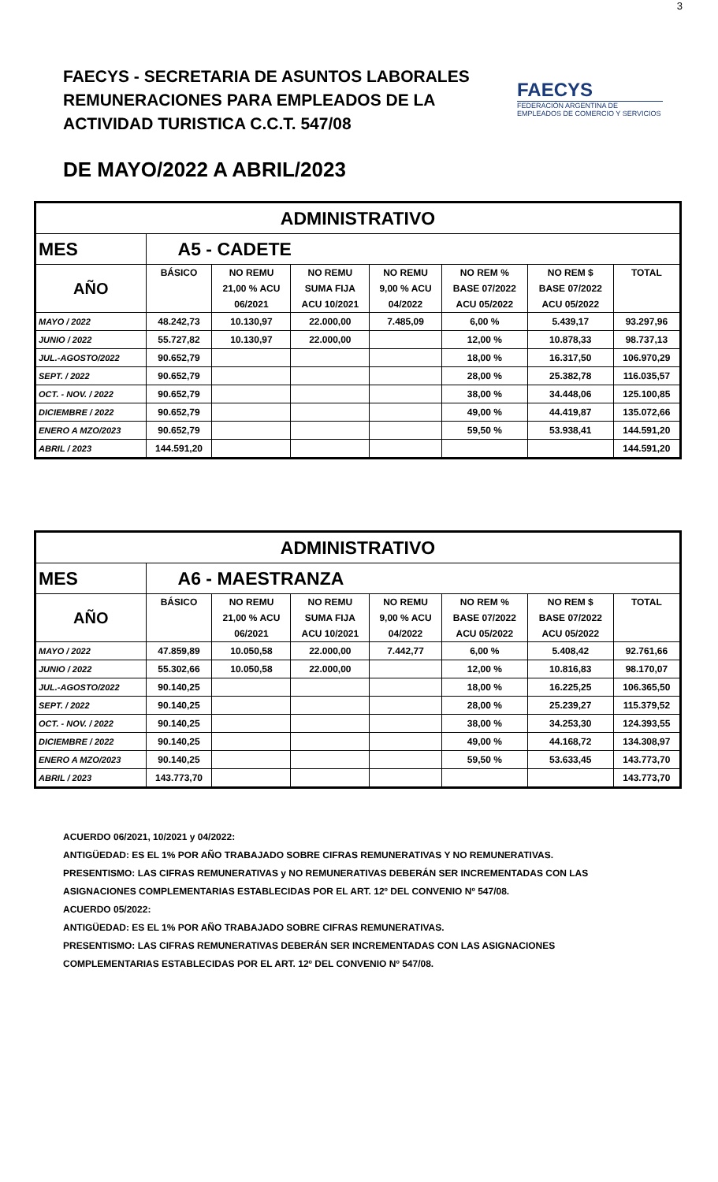3
FAECYS - SECRETARIA DE ASUNTOS LABORALES
REMUNERACIONES PARA EMPLEADOS DE LA
ACTIVIDAD TURISTICA C.C.T. 547/08
FAECYS
FEDERACIÓN ARGENTINA DE EMPLEADOS DE COMERCIO Y SERVICIOS
DE MAYO/2022 A ABRIL/2023
| ADMINISTRATIVO | | | | | | | |
| --- | --- | --- | --- | --- | --- | --- | --- |
| MES | A5 - CADETE | | | | | | |
| AÑO | BÁSICO | NO REMU | NO REMU | NO REMU | NO REM % | NO REM $ | TOTAL |
| | | 21,00 % ACU | SUMA FIJA | 9,00 % ACU | BASE 07/2022 | BASE 07/2022 | |
| | | 06/2021 | ACU 10/2021 | 04/2022 | ACU 05/2022 | ACU 05/2022 | |
| MAYO / 2022 | 48.242,73 | 10.130,97 | 22.000,00 | 7.485,09 | 6,00 % | 5.439,17 | 93.297,96 |
| JUNIO / 2022 | 55.727,82 | 10.130,97 | 22.000,00 | | 12,00 % | 10.878,33 | 98.737,13 |
| JUL.-AGOSTO/2022 | 90.652,79 | | | | 18,00 % | 16.317,50 | 106.970,29 |
| SEPT. / 2022 | 90.652,79 | | | | 28,00 % | 25.382,78 | 116.035,57 |
| OCT. - NOV. / 2022 | 90.652,79 | | | | 38,00 % | 34.448,06 | 125.100,85 |
| DICIEMBRE / 2022 | 90.652,79 | | | | 49,00 % | 44.419,87 | 135.072,66 |
| ENERO A MZO/2023 | 90.652,79 | | | | 59,50 % | 53.938,41 | 144.591,20 |
| ABRIL / 2023 | 144.591,20 | | | | | | 144.591,20 |
| ADMINISTRATIVO | | | | | | | |
| --- | --- | --- | --- | --- | --- | --- | --- |
| MES | A6 - MAESTRANZA | | | | | | |
| AÑO | BÁSICO | NO REMU | NO REMU | NO REMU | NO REM % | NO REM $ | TOTAL |
| | | 21,00 % ACU | SUMA FIJA | 9,00 % ACU | BASE 07/2022 | BASE 07/2022 | |
| | | 06/2021 | ACU 10/2021 | 04/2022 | ACU 05/2022 | ACU 05/2022 | |
| MAYO / 2022 | 47.859,89 | 10.050,58 | 22.000,00 | 7.442,77 | 6,00 % | 5.408,42 | 92.761,66 |
| JUNIO / 2022 | 55.302,66 | 10.050,58 | 22.000,00 | | 12,00 % | 10.816,83 | 98.170,07 |
| JUL.-AGOSTO/2022 | 90.140,25 | | | | 18,00 % | 16.225,25 | 106.365,50 |
| SEPT. / 2022 | 90.140,25 | | | | 28,00 % | 25.239,27 | 115.379,52 |
| OCT. - NOV. / 2022 | 90.140,25 | | | | 38,00 % | 34.253,30 | 124.393,55 |
| DICIEMBRE / 2022 | 90.140,25 | | | | 49,00 % | 44.168,72 | 134.308,97 |
| ENERO A MZO/2023 | 90.140,25 | | | | 59,50 % | 53.633,45 | 143.773,70 |
| ABRIL / 2023 | 143.773,70 | | | | | | 143.773,70 |
ACUERDO 06/2021, 10/2021 y 04/2022:
ANTIGÜEDAD: ES EL 1% POR AÑO TRABAJADO SOBRE CIFRAS REMUNERATIVAS Y NO REMUNERATIVAS.
PRESENTISMO: LAS CIFRAS REMUNERATIVAS y NO REMUNERATIVAS DEBERÁN SER INCREMENTADAS CON LAS
ASIGNACIONES COMPLEMENTARIAS ESTABLECIDAS POR EL ART. 12º DEL CONVENIO Nº 547/08.
ACUERDO 05/2022:
ANTIGÜEDAD: ES EL 1% POR AÑO TRABAJADO SOBRE CIFRAS REMUNERATIVAS.
PRESENTISMO: LAS CIFRAS REMUNERATIVAS DEBERÁN SER INCREMENTADAS CON LAS ASIGNACIONES
COMPLEMENTARIAS ESTABLECIDAS POR EL ART. 12º DEL CONVENIO Nº 547/08.